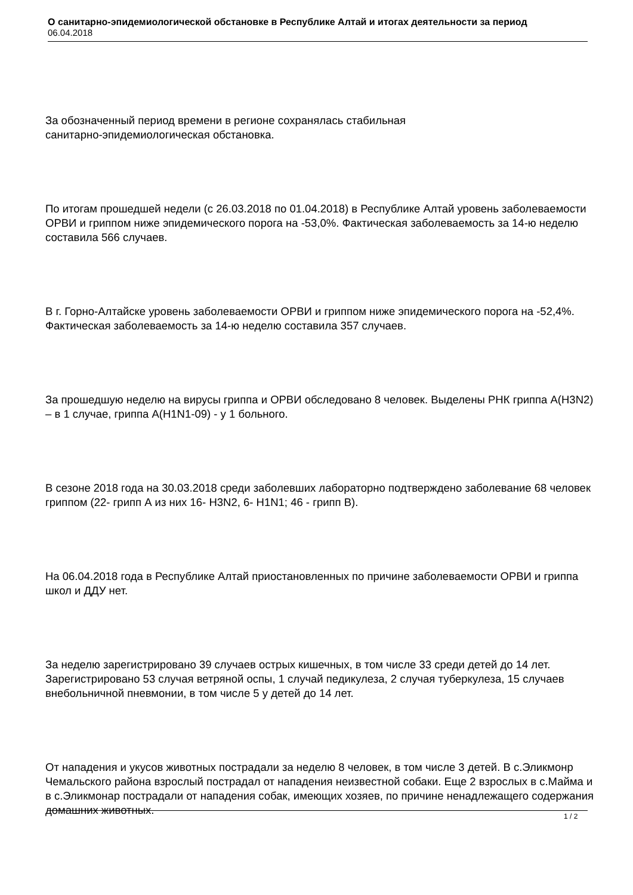О санитарно-эпидемиологической обстановке в Республике Алтай и итогах деятельности за период
06.04.2018
За обозначенный период времени в регионе сохранялась стабильная
санитарно-эпидемиологическая обстановка.
По итогам прошедшей недели (с 26.03.2018 по 01.04.2018) в Республике Алтай уровень заболеваемости ОРВИ и гриппом ниже эпидемического порога на -53,0%. Фактическая заболеваемость за 14-ю неделю составила 566 случаев.
В г. Горно-Алтайске уровень заболеваемости ОРВИ и гриппом ниже эпидемического порога на -52,4%. Фактическая заболеваемость за 14-ю неделю составила 357 случаев.
За прошедшую неделю на вирусы гриппа и ОРВИ обследовано 8 человек. Выделены РНК гриппа А(H3N2) – в 1 случае, гриппа А(Н1N1-09) - у 1 больного.
В сезоне 2018 года на 30.03.2018 среди заболевших лабораторно подтверждено заболевание 68 человек гриппом (22- грипп А из них 16- H3N2, 6- H1N1; 46 - грипп В).
На 06.04.2018 года в Республике Алтай приостановленных по причине заболеваемости ОРВИ и гриппа школ и ДДУ нет.
За неделю зарегистрировано 39 случаев острых кишечных, в том числе 33 среди детей до 14 лет. Зарегистрировано 53 случая ветряной оспы, 1 случай педикулеза, 2 случая туберкулеза, 15 случаев внебольничной пневмонии, в том числе 5 у детей до 14 лет.
От нападения и укусов животных пострадали за неделю 8 человек, в том числе 3 детей. В с.Эликмонр Чемальского района взрослый пострадал от нападения неизвестной собаки. Еще 2 взрослых в с.Майма и в с.Эликмонар пострадали от нападения собак, имеющих хозяев, по причине ненадлежащего содержания домашних животных.
1 / 2